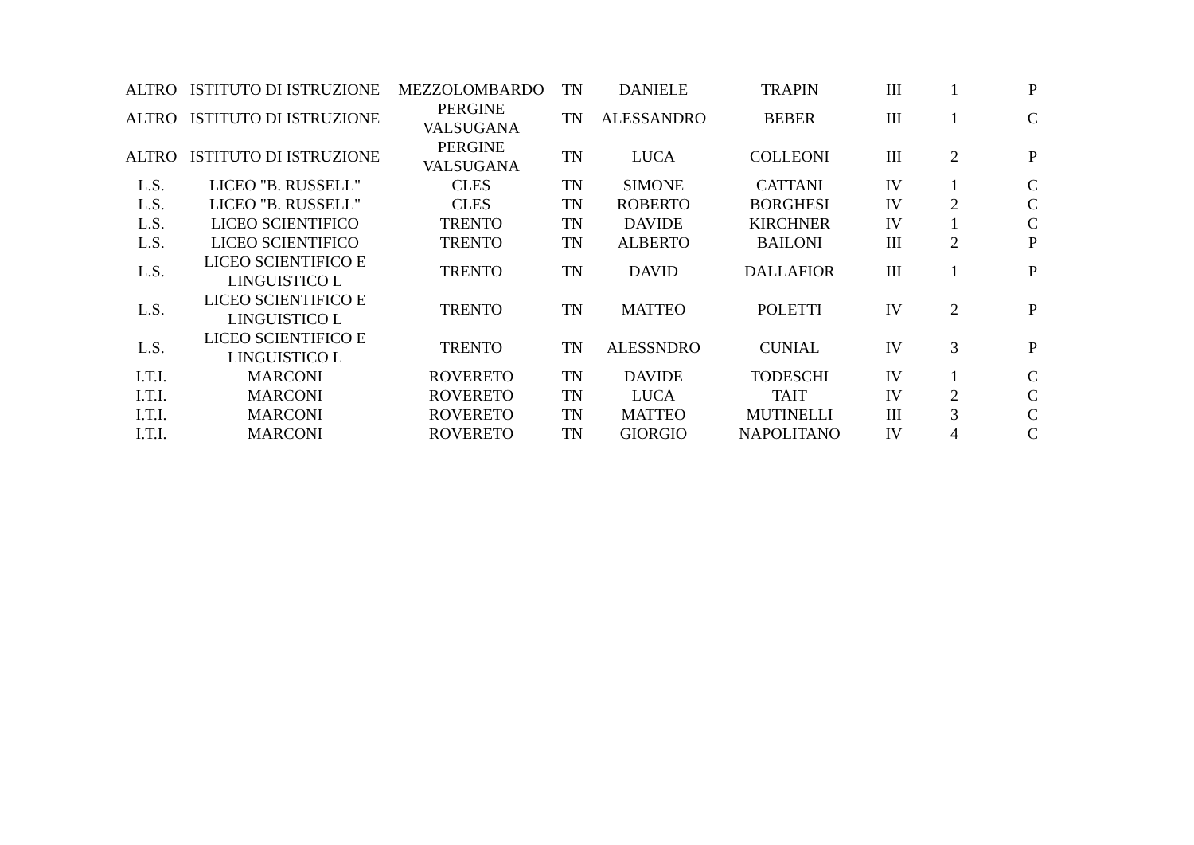| ALTRO | ISTITUTO DI ISTRUZIONE | MEZZOLOMBARDO | TN | DANIELE | TRAPIN | III | 1 | P |
| ALTRO | ISTITUTO DI ISTRUZIONE | PERGINE VALSUGANA | TN | ALESSANDRO | BEBER | III | 1 | C |
| ALTRO | ISTITUTO DI ISTRUZIONE | PERGINE VALSUGANA | TN | LUCA | COLLEONI | III | 2 | P |
| L.S. | LICEO "B. RUSSELL" | CLES | TN | SIMONE | CATTANI | IV | 1 | C |
| L.S. | LICEO "B. RUSSELL" | CLES | TN | ROBERTO | BORGHESI | IV | 2 | C |
| L.S. | LICEO SCIENTIFICO | TRENTO | TN | DAVIDE | KIRCHNER | IV | 1 | C |
| L.S. | LICEO SCIENTIFICO | TRENTO | TN | ALBERTO | BAILONI | III | 2 | P |
| L.S. | LICEO SCIENTIFICO E LINGUISTICO L | TRENTO | TN | DAVID | DALLAFIOR | III | 1 | P |
| L.S. | LICEO SCIENTIFICO E LINGUISTICO L | TRENTO | TN | MATTEO | POLETTI | IV | 2 | P |
| L.S. | LICEO SCIENTIFICO E LINGUISTICO L | TRENTO | TN | ALESSNDRO | CUNIAL | IV | 3 | P |
| I.T.I. | MARCONI | ROVERETO | TN | DAVIDE | TODESCHI | IV | 1 | C |
| I.T.I. | MARCONI | ROVERETO | TN | LUCA | TAIT | IV | 2 | C |
| I.T.I. | MARCONI | ROVERETO | TN | MATTEO | MUTINELLI | III | 3 | C |
| I.T.I. | MARCONI | ROVERETO | TN | GIORGIO | NAPOLITANO | IV | 4 | C |